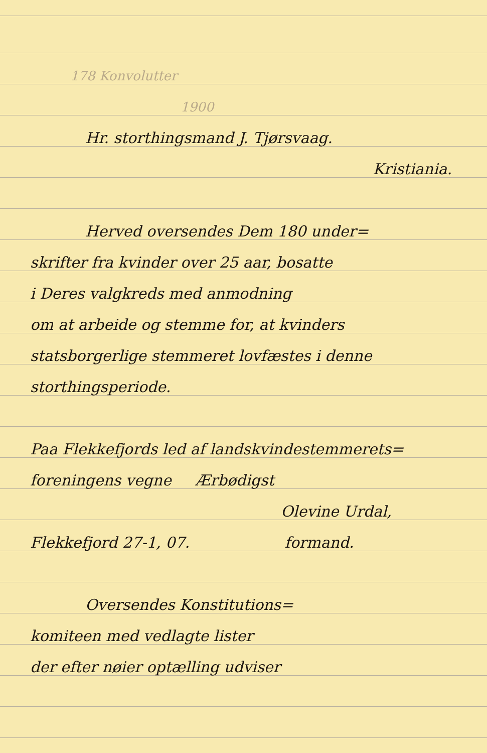178 Konvolutter
1900
Hr. storthingsmand J. Tjørsvaag.
Kristiania.
Herved oversendes Dem 180 under=
skrifter fra kvinder over 25 aar, bosatte
i Deres valgkreds med anmodning
om at arbeide og stemme for, at kvinders
statsborgerlige stemmeret lovfæstes i denne
storthingsperiode.
Paa Flekkefjords led af landskvindestemmerets=
foreningens vegne Ærbødigst
Olevine Urdal,
Flekkefjord 27-1, 07. formand.
Oversendes Konstitutions=
komiteen med vedlagte lister
der efter nøier optælling udviser